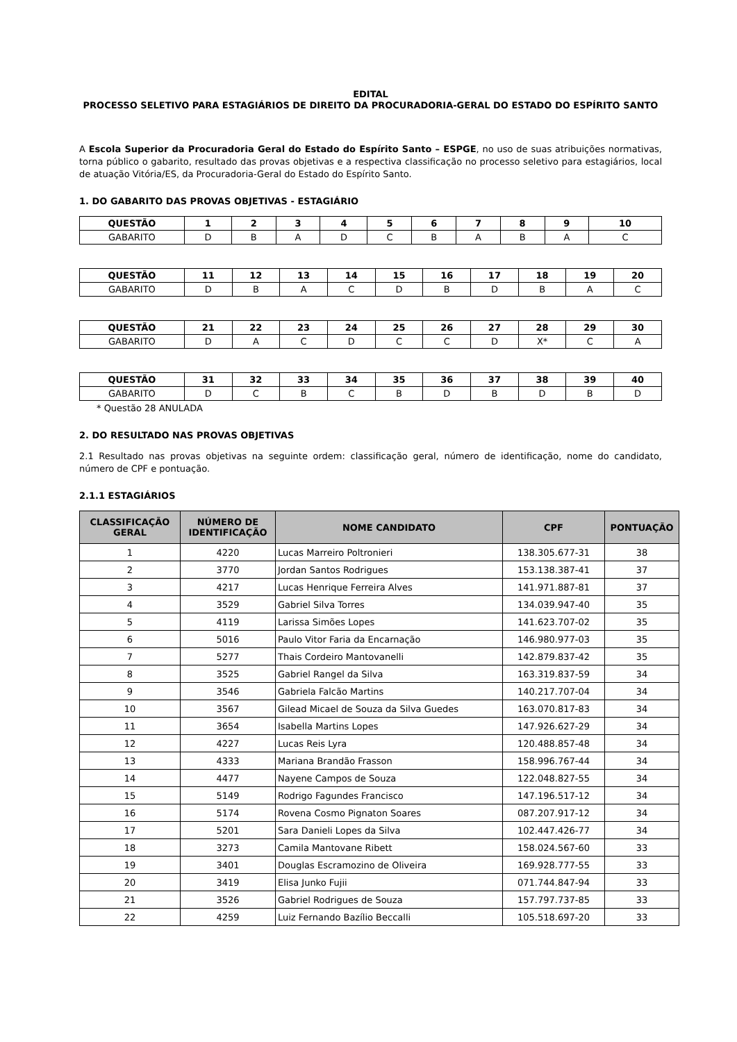EDITAL
PROCESSO SELETIVO PARA ESTAGIÁRIOS DE DIREITO DA PROCURADORIA-GERAL DO ESTADO DO ESPÍRITO SANTO
A Escola Superior da Procuradoria Geral do Estado do Espírito Santo – ESPGE, no uso de suas atribuições normativas, torna público o gabarito, resultado das provas objetivas e a respectiva classificação no processo seletivo para estagiários, local de atuação Vitória/ES, da Procuradoria-Geral do Estado do Espírito Santo.
1. DO GABARITO DAS PROVAS OBJETIVAS - ESTAGIÁRIO
| QUESTÃO | 1 | 2 | 3 | 4 | 5 | 6 | 7 | 8 | 9 | 10 |
| --- | --- | --- | --- | --- | --- | --- | --- | --- | --- | --- |
| GABARITO | D | B | A | D | C | B | A | B | A | C |
| QUESTÃO | 11 | 12 | 13 | 14 | 15 | 16 | 17 | 18 | 19 | 20 |
| --- | --- | --- | --- | --- | --- | --- | --- | --- | --- | --- |
| GABARITO | D | B | A | C | D | B | D | B | A | C |
| QUESTÃO | 21 | 22 | 23 | 24 | 25 | 26 | 27 | 28 | 29 | 30 |
| --- | --- | --- | --- | --- | --- | --- | --- | --- | --- | --- |
| GABARITO | D | A | C | D | C | C | D | X* | C | A |
| QUESTÃO | 31 | 32 | 33 | 34 | 35 | 36 | 37 | 38 | 39 | 40 |
| --- | --- | --- | --- | --- | --- | --- | --- | --- | --- | --- |
| GABARITO | D | C | B | C | B | D | B | D | B | D |
* Questão 28 ANULADA
2. DO RESULTADO NAS PROVAS OBJETIVAS
2.1 Resultado nas provas objetivas na seguinte ordem: classificação geral, número de identificação, nome do candidato, número de CPF e pontuação.
2.1.1 ESTAGIÁRIOS
| CLASSIFICAÇÃO GERAL | NÚMERO DE IDENTIFICAÇÃO | NOME CANDIDATO | CPF | PONTUAÇÃO |
| --- | --- | --- | --- | --- |
| 1 | 4220 | Lucas Marreiro Poltronieri | 138.305.677-31 | 38 |
| 2 | 3770 | Jordan Santos Rodrigues | 153.138.387-41 | 37 |
| 3 | 4217 | Lucas Henrique Ferreira Alves | 141.971.887-81 | 37 |
| 4 | 3529 | Gabriel Silva Torres | 134.039.947-40 | 35 |
| 5 | 4119 | Larissa Simões Lopes | 141.623.707-02 | 35 |
| 6 | 5016 | Paulo Vitor Faria da Encarnação | 146.980.977-03 | 35 |
| 7 | 5277 | Thais Cordeiro Mantovanelli | 142.879.837-42 | 35 |
| 8 | 3525 | Gabriel Rangel da Silva | 163.319.837-59 | 34 |
| 9 | 3546 | Gabriela Falcão Martins | 140.217.707-04 | 34 |
| 10 | 3567 | Gilead Micael de Souza da Silva Guedes | 163.070.817-83 | 34 |
| 11 | 3654 | Isabella Martins Lopes | 147.926.627-29 | 34 |
| 12 | 4227 | Lucas Reis Lyra | 120.488.857-48 | 34 |
| 13 | 4333 | Mariana Brandão Frasson | 158.996.767-44 | 34 |
| 14 | 4477 | Nayene Campos de Souza | 122.048.827-55 | 34 |
| 15 | 5149 | Rodrigo Fagundes Francisco | 147.196.517-12 | 34 |
| 16 | 5174 | Rovena Cosmo Pignaton Soares | 087.207.917-12 | 34 |
| 17 | 5201 | Sara Danieli Lopes da Silva | 102.447.426-77 | 34 |
| 18 | 3273 | Camila Mantovane Ribett | 158.024.567-60 | 33 |
| 19 | 3401 | Douglas Escramozino de Oliveira | 169.928.777-55 | 33 |
| 20 | 3419 | Elisa Junko Fujii | 071.744.847-94 | 33 |
| 21 | 3526 | Gabriel Rodrigues de Souza | 157.797.737-85 | 33 |
| 22 | 4259 | Luiz Fernando Bazílio Beccalli | 105.518.697-20 | 33 |